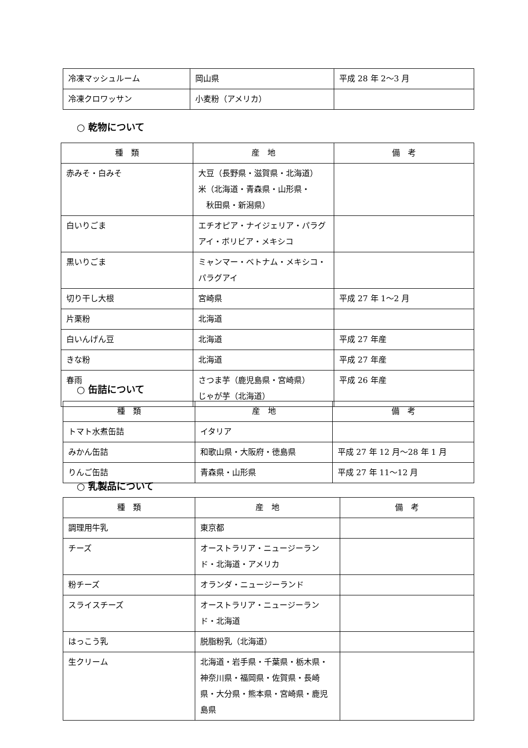| 冷凍マッシュルーム | 岡山県 | 平成 28 年 2～3 月 |
| 冷凍クロワッサン | 小麦粉（アメリカ） | |
○ 乾物について
| 種 類 | 産 地 | 備 考 |
| --- | --- | --- |
| 赤みそ・白みそ | 大豆（長野県・滋賀県・北海道） 米（北海道・青森県・山形県・ 秋田県・新潟県） | |
| 白いりごま | エチオピア・ナイジェリア・パラグアイ・ボリビア・メキシコ | |
| 黒いりごま | ミャンマー・ベトナム・メキシコ・パラグアイ | |
| 切り干し大根 | 宮崎県 | 平成 27 年 1～2 月 |
| 片栗粉 | 北海道 | |
| 白いんげん豆 | 北海道 | 平成 27 年産 |
| きな粉 | 北海道 | 平成 27 年産 |
| 春雨 | さつま芋（鹿児島県・宮崎県） じゃが芋（北海道） | 平成 26 年産 |
○ 缶詰について
| 種 類 | 産 地 | 備 考 |
| --- | --- | --- |
| トマト水煮缶詰 | イタリア | |
| みかん缶詰 | 和歌山県・大阪府・徳島県 | 平成 27 年 12 月～28 年 1 月 |
| りんご缶詰 | 青森県・山形県 | 平成 27 年 11～12 月 |
○ 乳製品について
| 種 類 | 産 地 | 備 考 |
| --- | --- | --- |
| 調理用牛乳 | 東京都 | |
| チーズ | オーストラリア・ニュージーランド・北海道・アメリカ | |
| 粉チーズ | オランダ・ニュージーランド | |
| スライスチーズ | オーストラリア・ニュージーランド・北海道 | |
| はっこう乳 | 脱脂粉乳（北海道） | |
| 生クリーム | 北海道・岩手県・千葉県・栃木県・神奈川県・福岡県・佐賀県・長崎県・大分県・熊本県・宮崎県・鹿児島県 | |